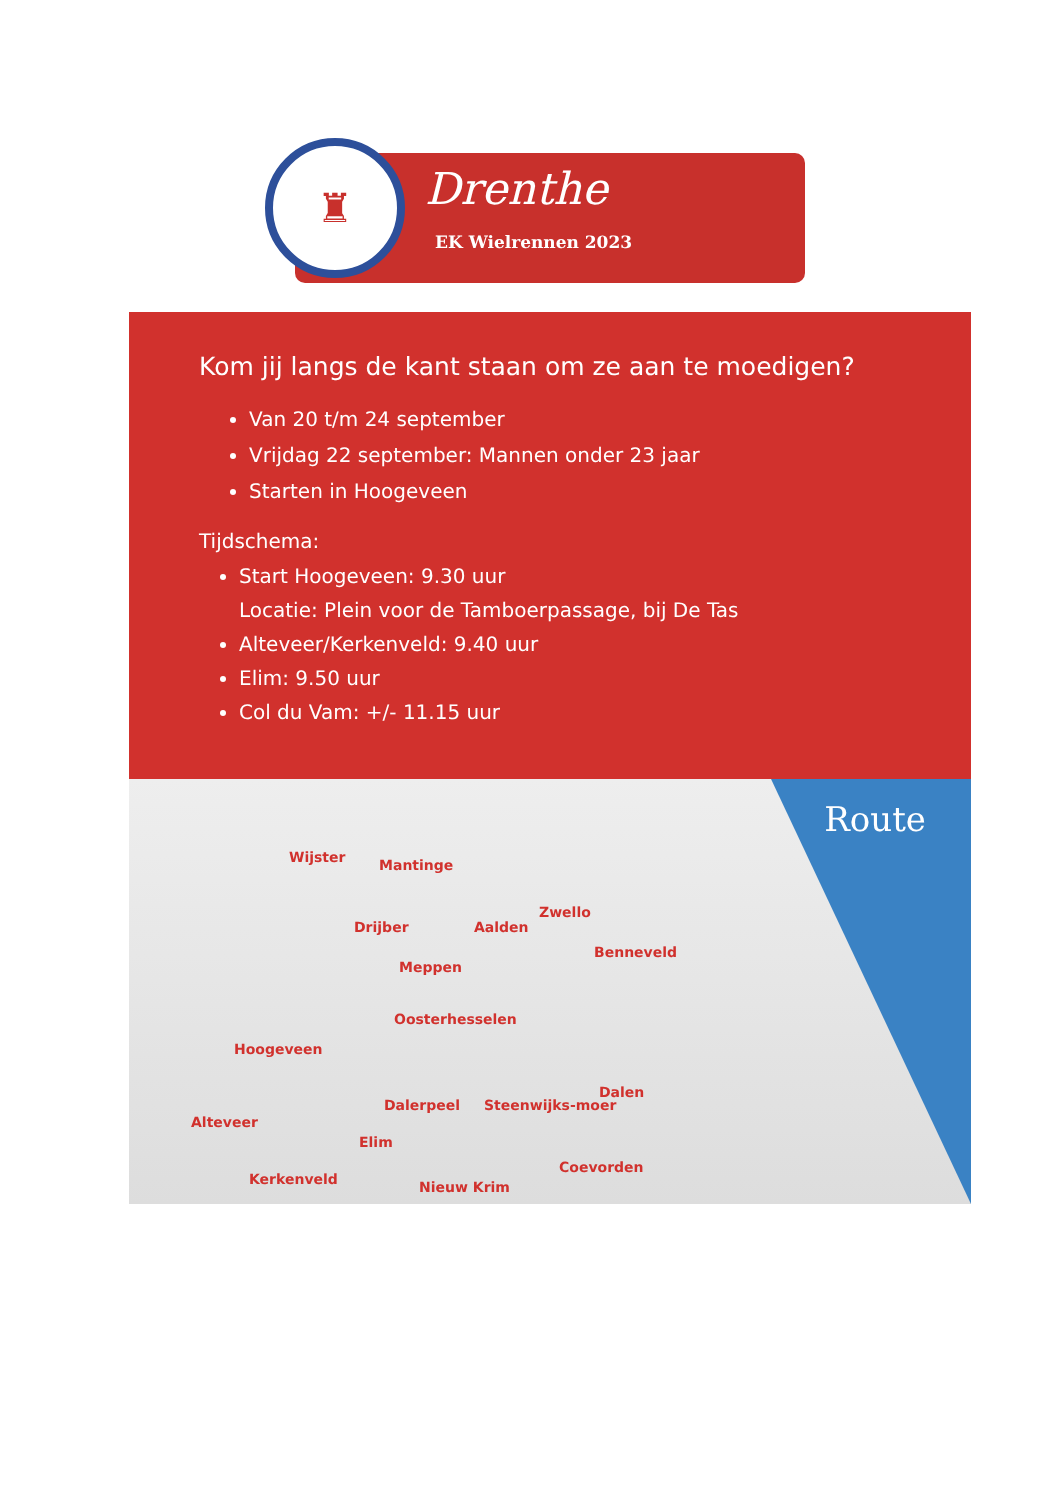♜
Drenthe
EK Wielrennen 2023
Kom jij langs de kant staan om ze aan te moedigen?
Van 20 t/m 24 september
Vrijdag 22 september: Mannen onder 23 jaar
Starten in Hoogeveen
Tijdschema:
Start Hoogeveen: 9.30 uur
Locatie: Plein voor de Tamboerpassage, bij De Tas
Alteveer/Kerkenveld: 9.40 uur
Elim: 9.50 uur
Col du Vam: +/- 11.15 uur
Route
Wijster Mantinge
Zwello
Drijber Aalden
Benneveld
Meppen
Oosterhesselen
Hoogeveen
Dalen
Dalerpeel Steenwijks-moer
Alteveer
Elim
Coevorden
Kerkenveld Nieuw Krim